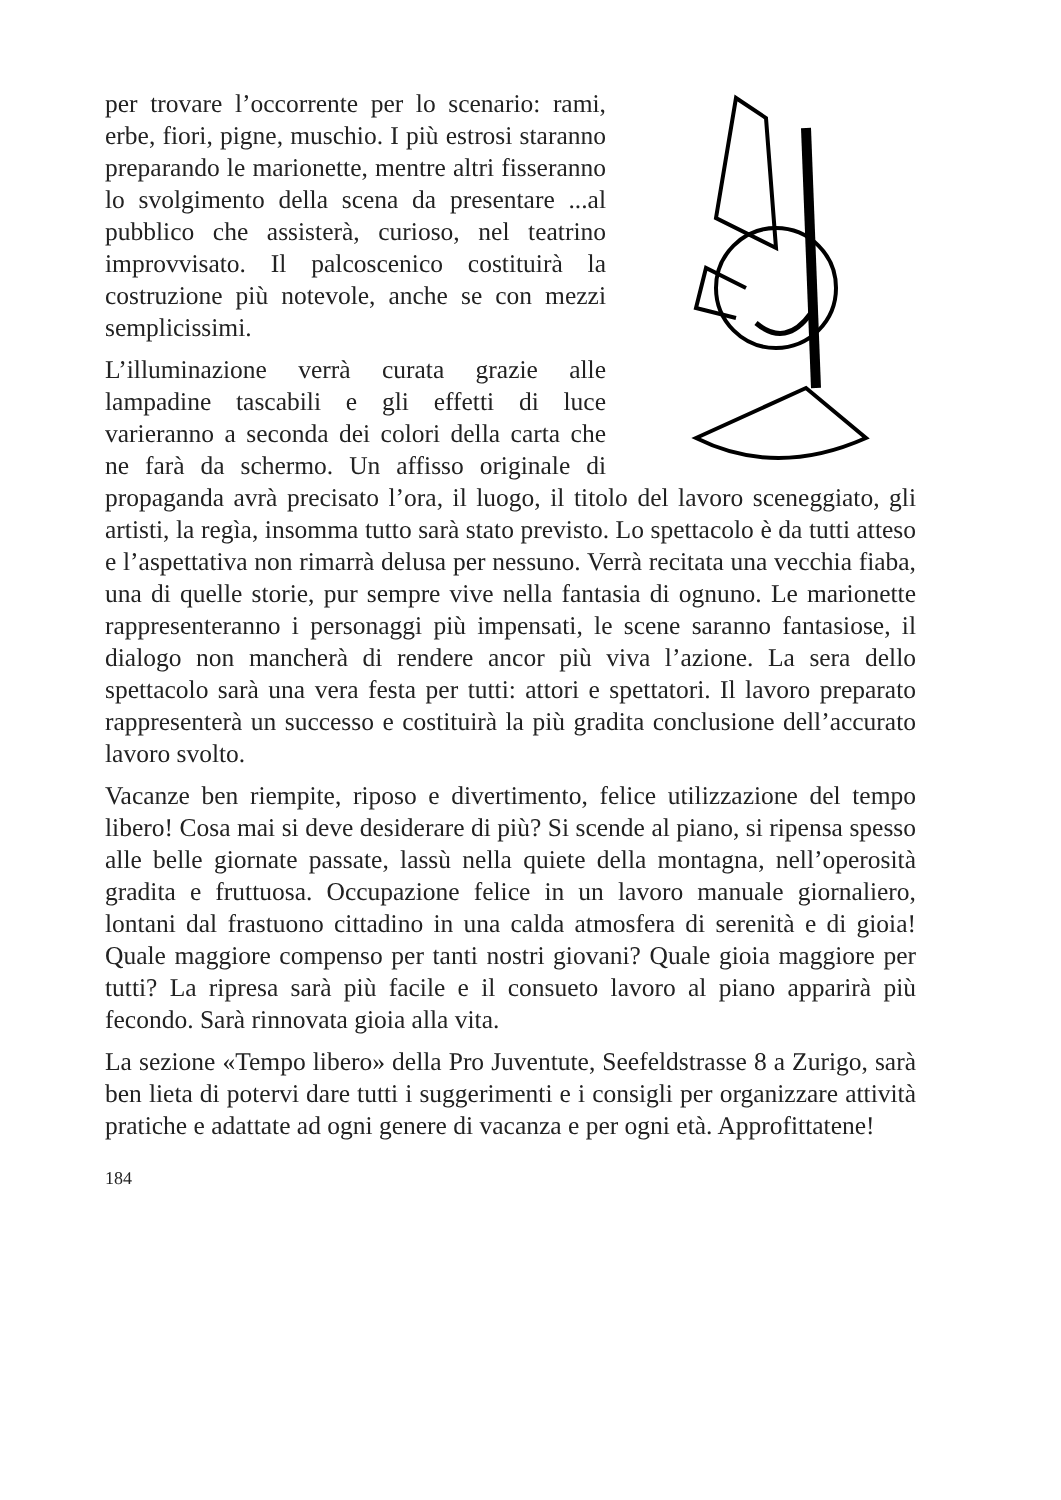per trovare l’occorrente per lo scenario: rami, erbe, fiori, pigne, muschio. I più estrosi staranno preparando le marionette, mentre altri fisseranno lo svolgimento della scena da presentare ...al pubblico che assisterà, curioso, nel teatrino improvvisato. Il palcoscenico costituirà la costruzione più notevole, anche se con mezzi semplicissimi.
L’illuminazione verrà curata grazie alle lampadine tascabili e gli effetti di luce varieranno a seconda dei colori della carta che ne farà da schermo. Un affisso originale di propaganda avrà precisato l’ora, il luogo, il titolo del lavoro sceneggiato, gli artisti, la regìa, insomma tutto sarà stato previsto. Lo spettacolo è da tutti atteso e l’aspettativa non rimarrà delusa per nessuno. Verrà recitata una vecchia fiaba, una di quelle storie, pur sempre vive nella fantasia di ognuno. Le marionette rappresenteranno i personaggi più impensati, le scene saranno fantasiose, il dialogo non mancherà di rendere ancor più viva l’azione. La sera dello spettacolo sarà una vera festa per tutti: attori e spettatori. Il lavoro preparato rappresenterà un successo e costituirà la più gradita conclusione dell’accurato lavoro svolto.
Vacanze ben riempite, riposo e divertimento, felice utilizzazione del tempo libero! Cosa mai si deve desiderare di più? Si scende al piano, si ripensa spesso alle belle giornate passate, lassù nella quiete della montagna, nell’operosità gradita e fruttuosa. Occupazione felice in un lavoro manuale giornaliero, lontani dal frastuono cittadino in una calda atmosfera di serenità e di gioia! Quale maggiore compenso per tanti nostri giovani? Quale gioia maggiore per tutti? La ripresa sarà più facile e il consueto lavoro al piano apparirà più fecondo. Sarà rinnovata gioia alla vita.
La sezione «Tempo libero» della Pro Juventute, Seefeldstrasse 8 a Zurigo, sarà ben lieta di potervi dare tutti i suggerimenti e i consigli per organizzare attività pratiche e adattate ad ogni genere di vacanza e per ogni età. Approfittatene!
184